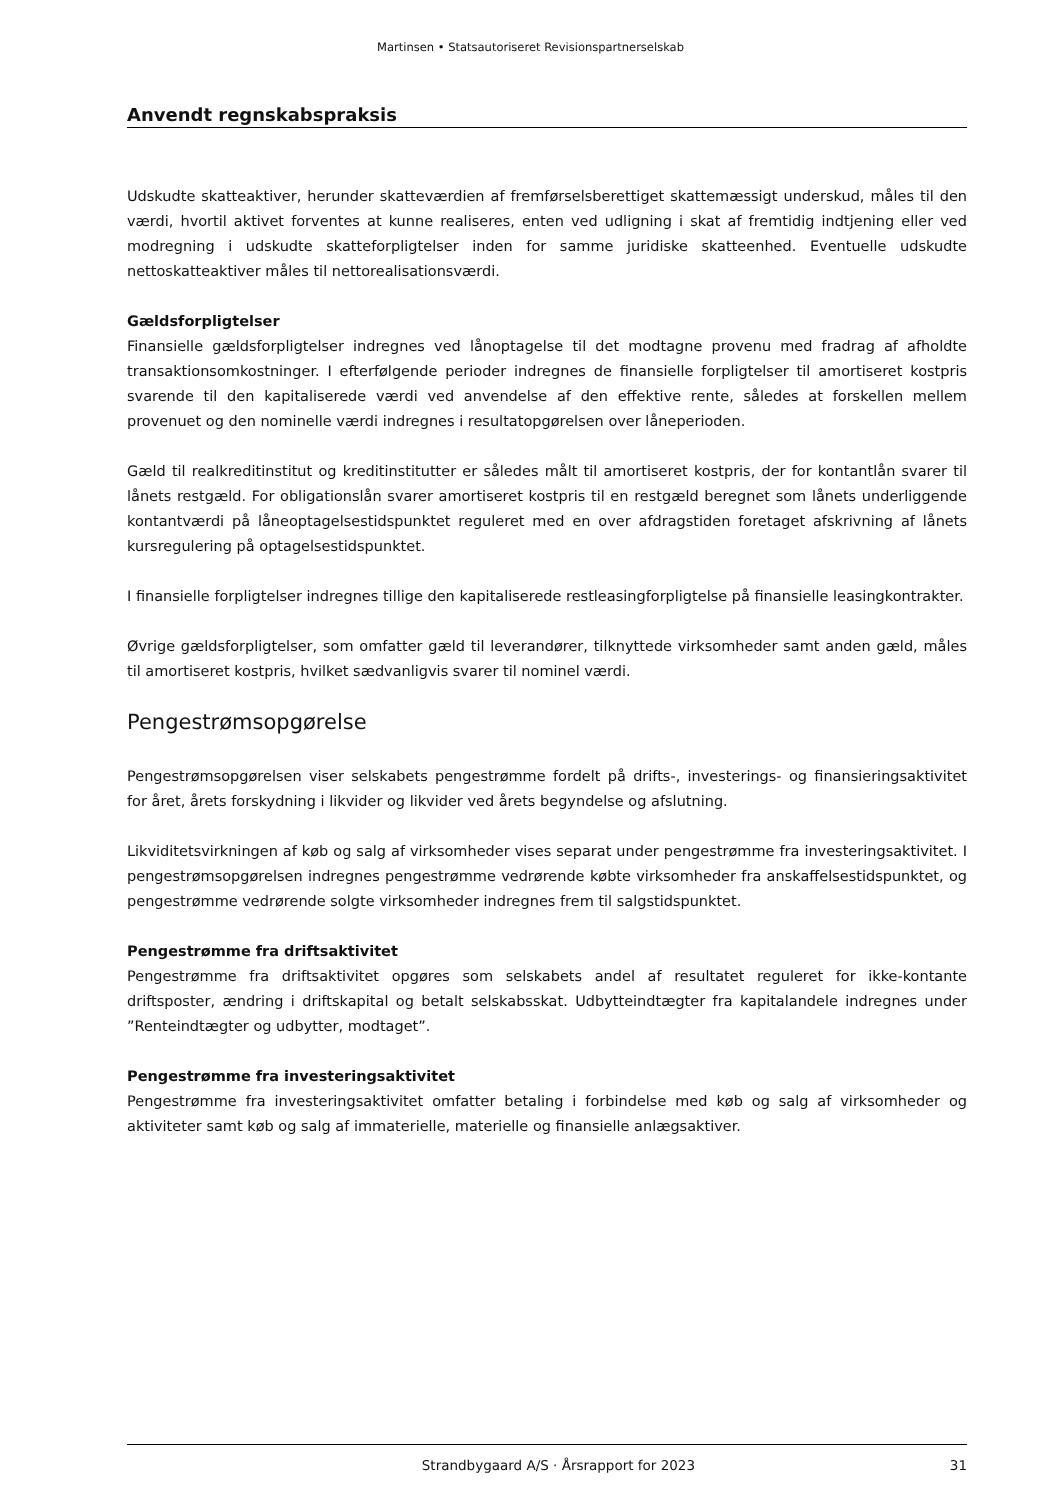Martinsen • Statsautoriseret Revisionspartnerselskab
Anvendt regnskabspraksis
Udskudte skatteaktiver, herunder skatteværdien af fremførselsberettiget skattemæssigt underskud, måles til den værdi, hvortil aktivet forventes at kunne realiseres, enten ved udligning i skat af fremtidig indtjening eller ved modregning i udskudte skatteforpligtelser inden for samme juridiske skatteenhed. Eventuelle udskudte nettoskatteaktiver måles til nettorealisationsværdi.
Gældsforpligtelser
Finansielle gældsforpligtelser indregnes ved lånoptagelse til det modtagne provenu med fradrag af afholdte transaktionsomkostninger. I efterfølgende perioder indregnes de finansielle forpligtelser til amortiseret kostpris svarende til den kapitaliserede værdi ved anvendelse af den effektive rente, således at forskellen mellem provenuet og den nominelle værdi indregnes i resultatopgørelsen over låneperioden.
Gæld til realkreditinstitut og kreditinstitutter er således målt til amortiseret kostpris, der for kontantlån svarer til lånets restgæld. For obligationslån svarer amortiseret kostpris til en restgæld beregnet som lånets underliggende kontantværdi på låneoptagelsestidspunktet reguleret med en over afdragstiden foretaget afskrivning af lånets kursregulering på optagelsestidspunktet.
I finansielle forpligtelser indregnes tillige den kapitaliserede restleasingforpligtelse på finansielle leasingkontrakter.
Øvrige gældsforpligtelser, som omfatter gæld til leverandører, tilknyttede virksomheder samt anden gæld, måles til amortiseret kostpris, hvilket sædvanligvis svarer til nominel værdi.
Pengestrømsopgørelse
Pengestrømsopgørelsen viser selskabets pengestrømme fordelt på drifts-, investerings- og finansieringsaktivitet for året, årets forskydning i likvider og likvider ved årets begyndelse og afslutning.
Likviditetsvirkningen af køb og salg af virksomheder vises separat under pengestrømme fra investeringsaktivitet. I pengestrømsopgørelsen indregnes pengestrømme vedrørende købte virksomheder fra anskaffelsestidspunktet, og pengestrømme vedrørende solgte virksomheder indregnes frem til salgstidspunktet.
Pengestrømme fra driftsaktivitet
Pengestrømme fra driftsaktivitet opgøres som selskabets andel af resultatet reguleret for ikke-kontante driftsposter, ændring i driftskapital og betalt selskabsskat. Udbytteindtægter fra kapitalandele indregnes under ”Renteindtægter og udbytter, modtaget”.
Pengestrømme fra investeringsaktivitet
Pengestrømme fra investeringsaktivitet omfatter betaling i forbindelse med køb og salg af virksomheder og aktiviteter samt køb og salg af immaterielle, materielle og finansielle anlægsaktiver.
Strandbygaard A/S · Årsrapport for 2023 31